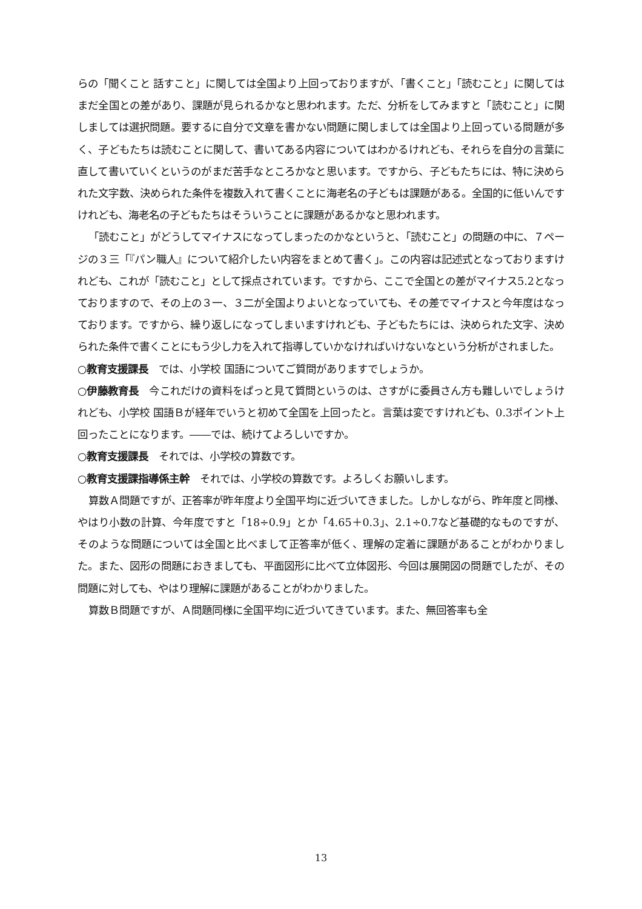らの「聞くこと 話すこと」に関しては全国より上回っておりますが、「書くこと」「読むこと」に関してはまだ全国との差があり、課題が見られるかなと思われます。ただ、分析をしてみますと「読むこと」に関しましては選択問題。要するに自分で文章を書かない問題に関しましては全国より上回っている問題が多く、子どもたちは読むことに関して、書いてある内容についてはわかるけれども、それらを自分の言葉に直して書いていくというのがまだ苦手なところかなと思います。ですから、子どもたちには、特に決められた文字数、決められた条件を複数入れて書くことに海老名の子どもは課題がある。全国的に低いんですけれども、海老名の子どもたちはそういうことに課題があるかなと思われます。
「読むこと」がどうしてマイナスになってしまったのかなというと、「読むこと」の問題の中に、７ページの３三「『パン職人』について紹介したい内容をまとめて書く」。この内容は記述式となっておりますけれども、これが「読むこと」として採点されています。ですから、ここで全国との差がマイナス5.2となっておりますので、その上の３一、３二が全国よりよいとなっていても、その差でマイナスと今年度はなっております。ですから、繰り返しになってしまいますけれども、子どもたちには、決められた文字、決められた条件で書くことにもう少し力を入れて指導していかなければいけないなという分析がされました。
○教育支援課長　では、小学校 国語についてご質問がありますでしょうか。
○伊藤教育長　今これだけの資料をぱっと見て質問というのは、さすがに委員さん方も難しいでしょうけれども、小学校 国語Ｂが経年でいうと初めて全国を上回ったと。言葉は変ですけれども、0.3ポイント上回ったことになります。――では、続けてよろしいですか。
○教育支援課長　それでは、小学校の算数です。
○教育支援課指導係主幹　それでは、小学校の算数です。よろしくお願いします。
算数Ａ問題ですが、正答率が昨年度より全国平均に近づいてきました。しかしながら、昨年度と同様、やはり小数の計算、今年度ですと「18÷0.9」とか「4.65＋0.3」、2.1÷0.7など基礎的なものですが、そのような問題については全国と比べまして正答率が低く、理解の定着に課題があることがわかりました。また、図形の問題におきましても、平面図形に比べて立体図形、今回は展開図の問題でしたが、その問題に対しても、やはり理解に課題があることがわかりました。
算数Ｂ問題ですが、Ａ問題同様に全国平均に近づいてきています。また、無回答率も全
13